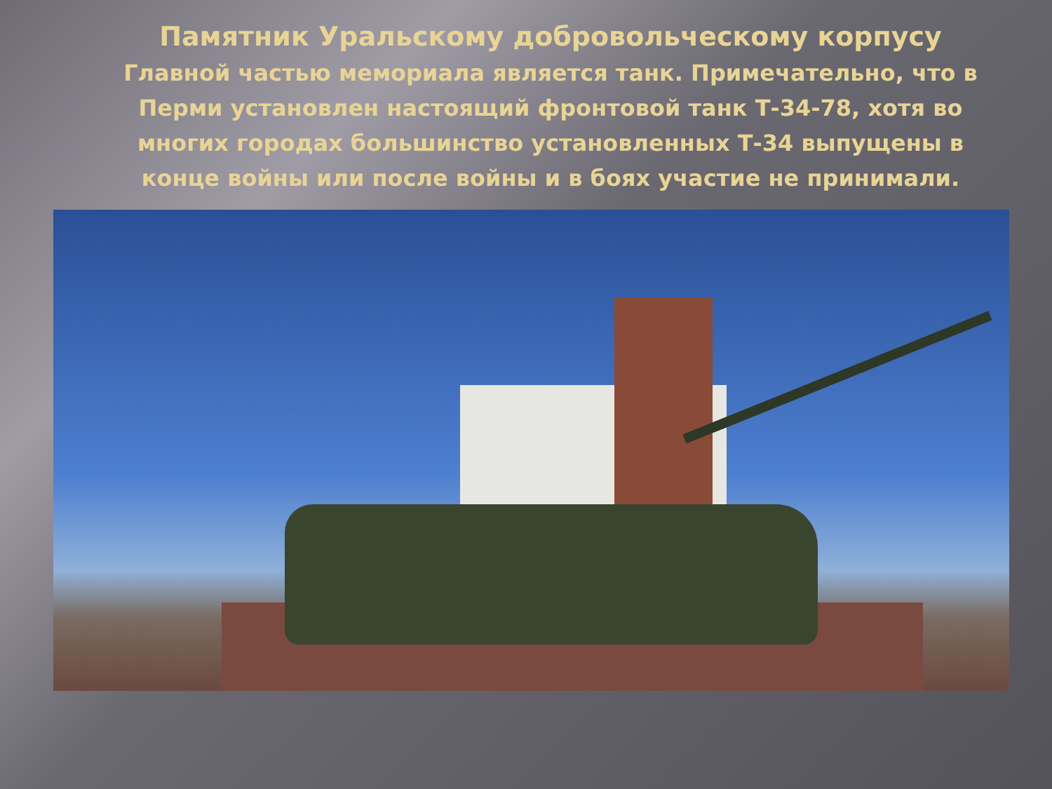Памятник Уральскому добровольческому корпусу
Главной частью мемориала является танк. Примечательно, что в Перми установлен настоящий фронтовой танк Т-34-78, хотя во многих городах большинство установленных Т-34 выпущены в конце войны или после войны и в боях участие не принимали.